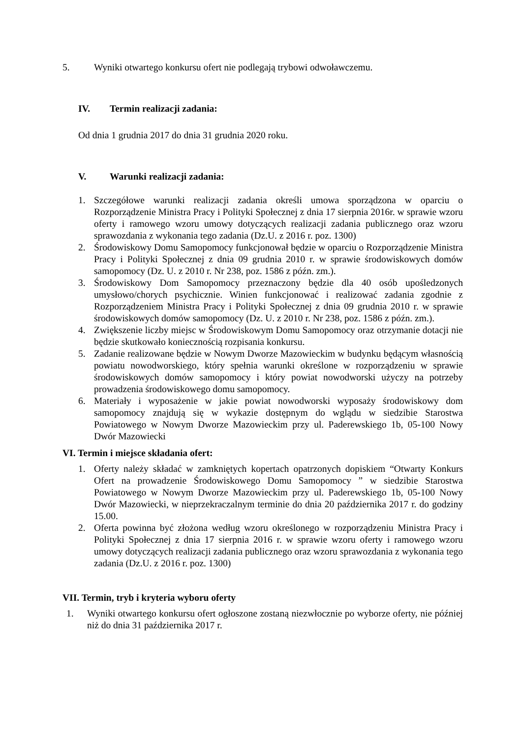5. Wyniki otwartego konkursu ofert nie podlegają trybowi odwoławczemu.
IV. Termin realizacji zadania:
Od dnia 1 grudnia 2017 do dnia 31 grudnia 2020 roku.
V. Warunki realizacji zadania:
1. Szczegółowe warunki realizacji zadania określi umowa sporządzona w oparciu o Rozporządzenie Ministra Pracy i Polityki Społecznej z dnia 17 sierpnia 2016r. w sprawie wzoru oferty i ramowego wzoru umowy dotyczących realizacji zadania publicznego oraz wzoru sprawozdania z wykonania tego zadania (Dz.U. z 2016 r. poz. 1300)
2. Środowiskowy Domu Samopomocy funkcjonował będzie w oparciu o Rozporządzenie Ministra Pracy i Polityki Społecznej z dnia 09 grudnia 2010 r. w sprawie środowiskowych domów samopomocy (Dz. U. z 2010 r. Nr 238, poz. 1586 z późn. zm.).
3. Środowiskowy Dom Samopomocy przeznaczony będzie dla 40 osób upośledzonych umysłowo/chorych psychicznie. Winien funkcjonować i realizować zadania zgodnie z Rozporządzeniem Ministra Pracy i Polityki Społecznej z dnia 09 grudnia 2010 r. w sprawie środowiskowych domów samopomocy (Dz. U. z 2010 r. Nr 238, poz. 1586 z późn. zm.).
4. Zwiększenie liczby miejsc w Środowiskowym Domu Samopomocy oraz otrzymanie dotacji nie będzie skutkowało koniecznością rozpisania konkursu.
5. Zadanie realizowane będzie w Nowym Dworze Mazowieckim w budynku będącym własnością powiatu nowodworskiego, który spełnia warunki określone w rozporządzeniu w sprawie środowiskowych domów samopomocy i który powiat nowodworski użyczy na potrzeby prowadzenia środowiskowego domu samopomocy.
6. Materiały i wyposażenie w jakie powiat nowodworski wyposaży środowiskowy dom samopomocy znajdują się w wykazie dostępnym do wglądu w siedzibie Starostwa Powiatowego w Nowym Dworze Mazowieckim przy ul. Paderewskiego 1b, 05-100 Nowy Dwór Mazowiecki
VI. Termin i miejsce składania ofert:
1. Oferty należy składać w zamkniętych kopertach opatrzonych dopiskiem “Otwarty Konkurs Ofert na prowadzenie Środowiskowego Domu Samopomocy ” w siedzibie Starostwa Powiatowego w Nowym Dworze Mazowieckim przy ul. Paderewskiego 1b, 05-100 Nowy Dwór Mazowiecki, w nieprzekraczalnym terminie do dnia 20 października 2017 r. do godziny 15.00.
2. Oferta powinna być złożona według wzoru określonego w rozporządzeniu Ministra Pracy i Polityki Społecznej z dnia 17 sierpnia 2016 r. w sprawie wzoru oferty i ramowego wzoru umowy dotyczących realizacji zadania publicznego oraz wzoru sprawozdania z wykonania tego zadania (Dz.U. z 2016 r. poz. 1300)
VII. Termin, tryb i kryteria wyboru oferty
1. Wyniki otwartego konkursu ofert ogłoszone zostaną niezwłocznie po wyborze oferty, nie później niż do dnia 31 października 2017 r.